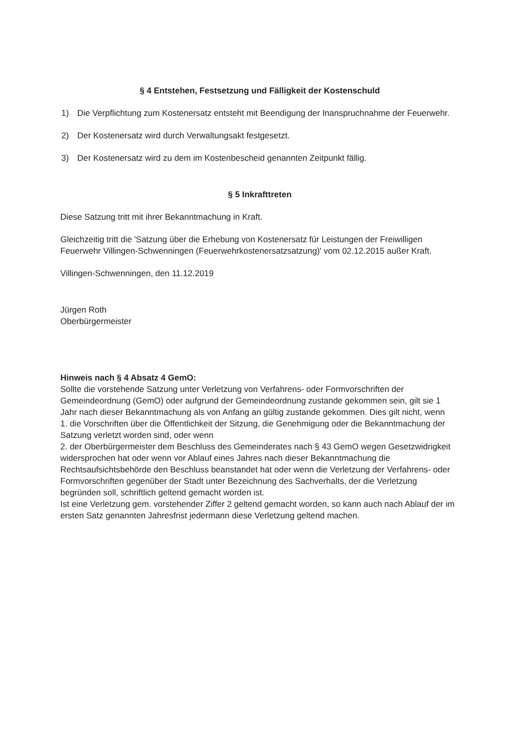§ 4 Entstehen, Festsetzung und Fälligkeit der Kostenschuld
1) Die Verpflichtung zum Kostenersatz entsteht mit Beendigung der Inanspruchnahme der Feuerwehr.
2) Der Kostenersatz wird durch Verwaltungsakt festgesetzt.
3) Der Kostenersatz wird zu dem im Kostenbescheid genannten Zeitpunkt fällig.
§ 5 Inkrafttreten
Diese Satzung tritt mit ihrer Bekanntmachung in Kraft.
Gleichzeitig tritt die 'Satzung über die Erhebung von Kostenersatz für Leistungen der Freiwilligen Feuerwehr Villingen-Schwenningen (Feuerwehrkostenersatzsatzung)' vom 02.12.2015 außer Kraft.
Villingen-Schwenningen, den 11.12.2019
Jürgen Roth
Oberbürgermeister
Hinweis nach § 4 Absatz 4 GemO:
Sollte die vorstehende Satzung unter Verletzung von Verfahrens- oder Formvorschriften der Gemeindeordnung (GemO) oder aufgrund der Gemeindeordnung zustande gekommen sein, gilt sie 1 Jahr nach dieser Bekanntmachung als von Anfang an gültig zustande gekommen. Dies gilt nicht, wenn
1. die Vorschriften über die Öffentlichkeit der Sitzung, die Genehmigung oder die Bekanntmachung der Satzung verletzt worden sind, oder wenn
2. der Oberbürgermeister dem Beschluss des Gemeinderates nach § 43 GemO wegen Gesetzwidrigkeit widersprochen hat oder wenn vor Ablauf eines Jahres nach dieser Bekanntmachung die Rechtsaufsichtsbehörde den Beschluss beanstandet hat oder wenn die Verletzung der Verfahrens- oder Formvorschriften gegenüber der Stadt unter Bezeichnung des Sachverhalts, der die Verletzung begründen soll, schriftlich geltend gemacht worden ist.
Ist eine Verletzung gem. vorstehender Ziffer 2 geltend gemacht worden, so kann auch nach Ablauf der im ersten Satz genannten Jahresfrist jedermann diese Verletzung geltend machen.